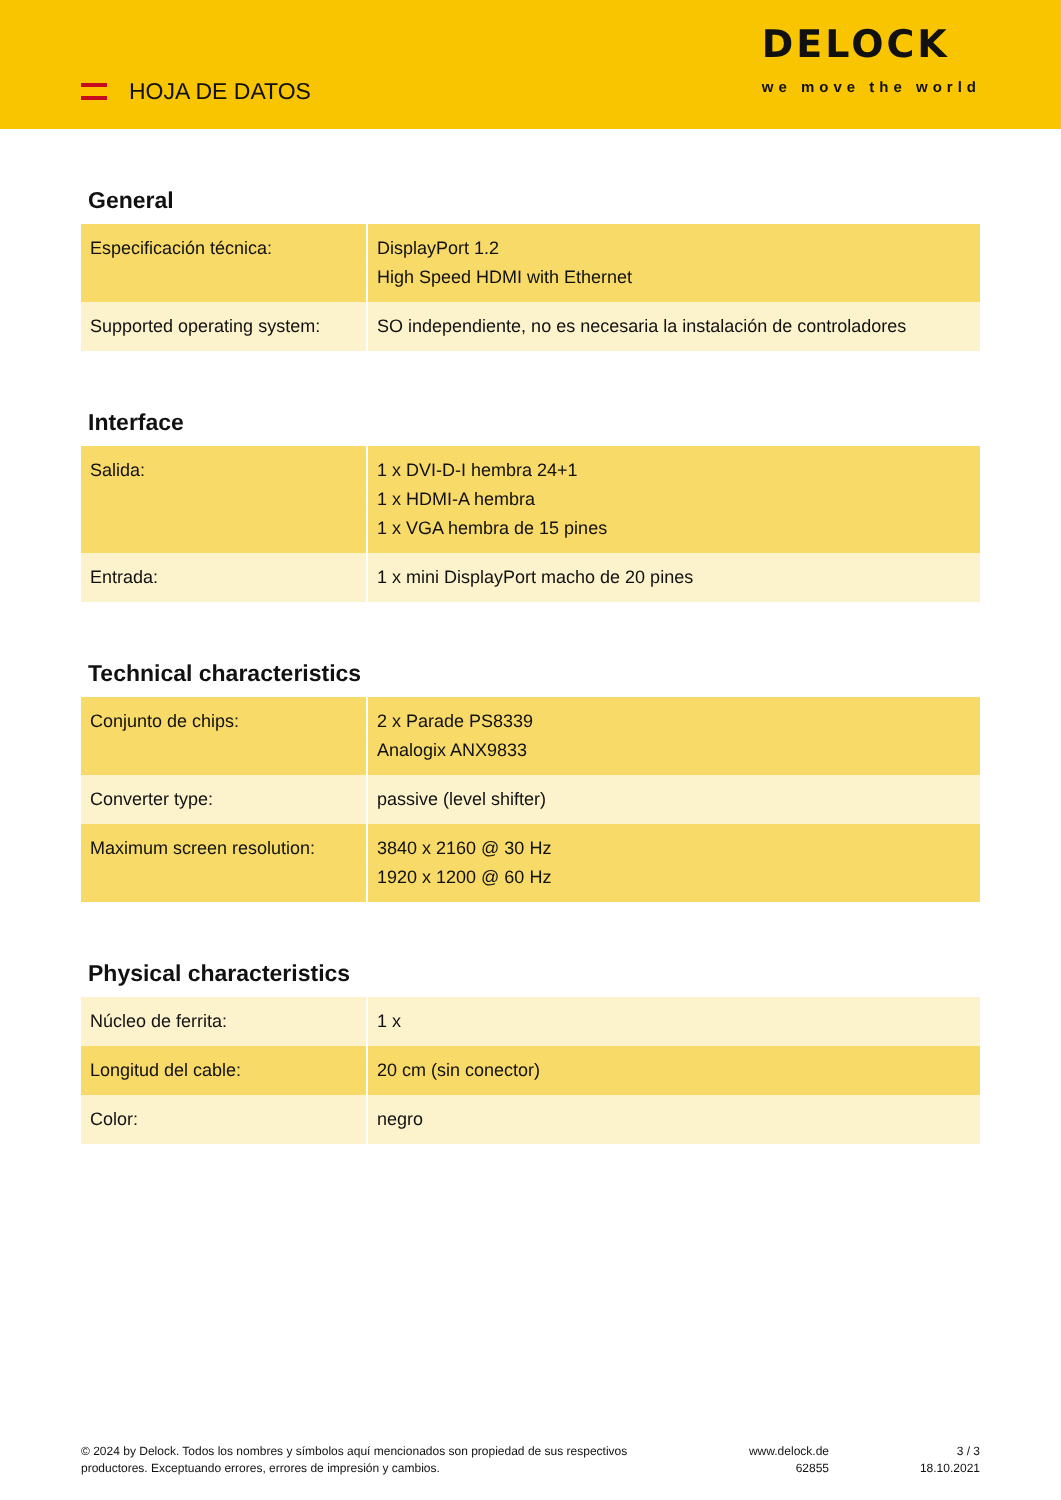HOJA DE DATOS
DELOCK
we move the world
General
| Especificación técnica: | DisplayPort 1.2 High Speed HDMI with Ethernet |
| Supported operating system: | SO independiente, no es necesaria la instalación de controladores |
Interface
| Salida: | 1 x DVI-D-I hembra 24+1 1 x HDMI-A hembra 1 x VGA hembra de 15 pines |
| Entrada: | 1 x mini DisplayPort macho de 20 pines |
Technical characteristics
| Conjunto de chips: | 2 x Parade PS8339 Analogix ANX9833 |
| Converter type: | passive (level shifter) |
| Maximum screen resolution: | 3840 x 2160 @ 30 Hz 1920 x 1200 @ 60 Hz |
Physical characteristics
| Núcleo de ferrita: | 1 x |
| Longitud del cable: | 20 cm (sin conector) |
| Color: | negro |
© 2024 by Delock. Todos los nombres y símbolos aquí mencionados son propiedad de sus respectivos productores. Exceptuando errores, errores de impresión y cambios.
www.delock.de
62855
3 / 3
18.10.2021